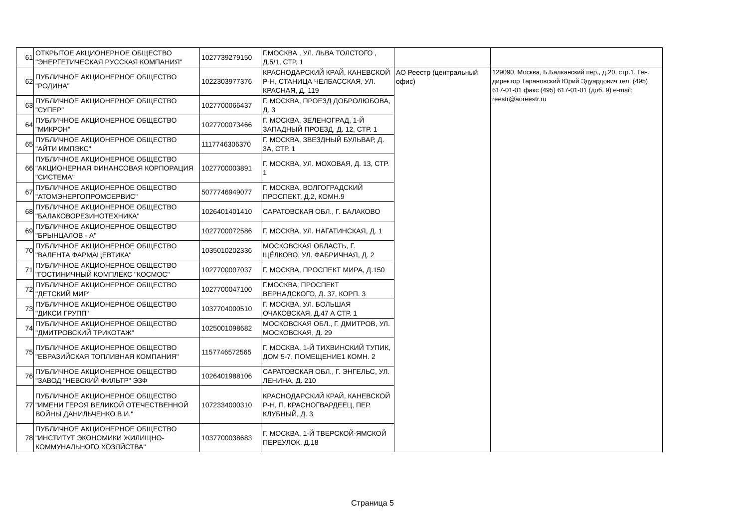| 61 | ОТКРЫТОЕ АКЦИОНЕРНОЕ ОБЩЕСТВО "ЭНЕРГЕТИЧЕСКАЯ РУССКАЯ КОМПАНИЯ" | 1027739279150 | Г.МОСКВА , УЛ. ЛЬВА ТОЛСТОГО , Д.5/1, СТР. 1 | | |
| 62 | ПУБЛИЧНОЕ АКЦИОНЕРНОЕ ОБЩЕСТВО "РОДИНА" | 1022303977376 | КРАСНОДАРСКИЙ КРАЙ, КАНЕВСКОЙ Р-Н, СТАНИЦА ЧЕЛБАССКАЯ, УЛ. КРАСНАЯ, Д, 119 | АО Реестр (центральный офис) | 129090, Москва, Б.Балканский пер., д.20, стр.1. Ген. директор Тарановский Юрий Эдуардович тел. (495) 617-01-01 факс (495) 617-01-01 (доб. 9) e-mail: reestr@aoreestr.ru |
| 63 | ПУБЛИЧНОЕ АКЦИОНЕРНОЕ ОБЩЕСТВО "СУПЕР" | 1027700066437 | Г. МОСКВА, ПРОЕЗД ДОБРОЛЮБОВА, Д. 3 | | |
| 64 | ПУБЛИЧНОЕ АКЦИОНЕРНОЕ ОБЩЕСТВО "МИКРОН" | 1027700073466 | Г. МОСКВА, ЗЕЛЕНОГРАД, 1-Й ЗАПАДНЫЙ ПРОЕЗД, Д. 12, СТР. 1 | | |
| 65 | ПУБЛИЧНОЕ АКЦИОНЕРНОЕ ОБЩЕСТВО "АЙТИ ИМПЭКС" | 1117746306370 | Г. МОСКВА, ЗВЕЗДНЫЙ БУЛЬВАР, Д. 3А, СТР. 1 | | |
| 66 | ПУБЛИЧНОЕ АКЦИОНЕРНОЕ ОБЩЕСТВО "АКЦИОНЕРНАЯ ФИНАНСОВАЯ КОРПОРАЦИЯ "СИСТЕМА" | 1027700003891 | Г. МОСКВА, УЛ. МОХОВАЯ, Д. 13, СТР. 1 | | |
| 67 | ПУБЛИЧНОЕ АКЦИОНЕРНОЕ ОБЩЕСТВО "АТОМЭНЕРГОПРОМСЕРВИС" | 5077746949077 | Г. МОСКВА, ВОЛГОГРАДСКИЙ ПРОСПЕКТ, Д.2, КОМН.9 | | |
| 68 | ПУБЛИЧНОЕ АКЦИОНЕРНОЕ ОБЩЕСТВО "БАЛАКОВОРЕЗИНОТЕХНИКА" | 1026401401410 | САРАТОВСКАЯ ОБЛ., Г. БАЛАКОВО | | |
| 69 | ПУБЛИЧНОЕ АКЦИОНЕРНОЕ ОБЩЕСТВО "БРЫНЦАЛОВ - А" | 1027700072586 | Г. МОСКВА, УЛ. НАГАТИНСКАЯ, Д. 1 | | |
| 70 | ПУБЛИЧНОЕ АКЦИОНЕРНОЕ ОБЩЕСТВО "ВАЛЕНТА ФАРМАЦЕВТИКА" | 1035010202336 | МОСКОВСКАЯ ОБЛАСТЬ, Г. ЩЁЛКОВО, УЛ. ФАБРИЧНАЯ, Д. 2 | | |
| 71 | ПУБЛИЧНОЕ АКЦИОНЕРНОЕ ОБЩЕСТВО "ГОСТИНИЧНЫЙ КОМПЛЕКС "КОСМОС" | 1027700007037 | Г. МОСКВА, ПРОСПЕКТ МИРА, Д.150 | | |
| 72 | ПУБЛИЧНОЕ АКЦИОНЕРНОЕ ОБЩЕСТВО "ДЕТСКИЙ МИР" | 1027700047100 | Г.МОСКВА, ПРОСПЕКТ ВЕРНАДСКОГО, Д. 37, КОРП. 3 | | |
| 73 | ПУБЛИЧНОЕ АКЦИОНЕРНОЕ ОБЩЕСТВО "ДИКСИ ГРУПП" | 1037704000510 | Г. МОСКВА, УЛ. БОЛЬШАЯ ОЧАКОВСКАЯ, Д.47 А СТР. 1 | | |
| 74 | ПУБЛИЧНОЕ АКЦИОНЕРНОЕ ОБЩЕСТВО "ДМИТРОВСКИЙ ТРИКОТАЖ" | 1025001098682 | МОСКОВСКАЯ ОБЛ., Г. ДМИТРОВ, УЛ. МОСКОВСКАЯ, Д. 29 | | |
| 75 | ПУБЛИЧНОЕ АКЦИОНЕРНОЕ ОБЩЕСТВО "ЕВРАЗИЙСКАЯ ТОПЛИВНАЯ КОМПАНИЯ" | 1157746572565 | Г. МОСКВА, 1-Й ТИХВИНСКИЙ ТУПИК, ДОМ 5-7, ПОМЕЩЕНИЕ1 КОМН. 2 | | |
| 76 | ПУБЛИЧНОЕ АКЦИОНЕРНОЕ ОБЩЕСТВО "ЗАВОД "НЕВСКИЙ ФИЛЬТР" ЭЗФ | 1026401988106 | САРАТОВСКАЯ ОБЛ., Г. ЭНГЕЛЬС, УЛ. ЛЕНИНА, Д. 210 | | |
| 77 | ПУБЛИЧНОЕ АКЦИОНЕРНОЕ ОБЩЕСТВО "ИМЕНИ ГЕРОЯ ВЕЛИКОЙ ОТЕЧЕСТВЕННОЙ ВОЙНЫ ДАНИЛЬЧЕНКО В.И." | 1072334000310 | КРАСНОДАРСКИЙ КРАЙ, КАНЕВСКОЙ Р-Н, П. КРАСНОГВАРДЕЕЦ, ПЕР. КЛУБНЫЙ, Д. 3 | | |
| 78 | ПУБЛИЧНОЕ АКЦИОНЕРНОЕ ОБЩЕСТВО "ИНСТИТУТ ЭКОНОМИКИ ЖИЛИЩНО-КОММУНАЛЬНОГО ХОЗЯЙСТВА" | 1037700038683 | Г. МОСКВА, 1-Й ТВЕРСКОЙ-ЯМСКОЙ ПЕРЕУЛОК, Д.18 | | |
Страница 5